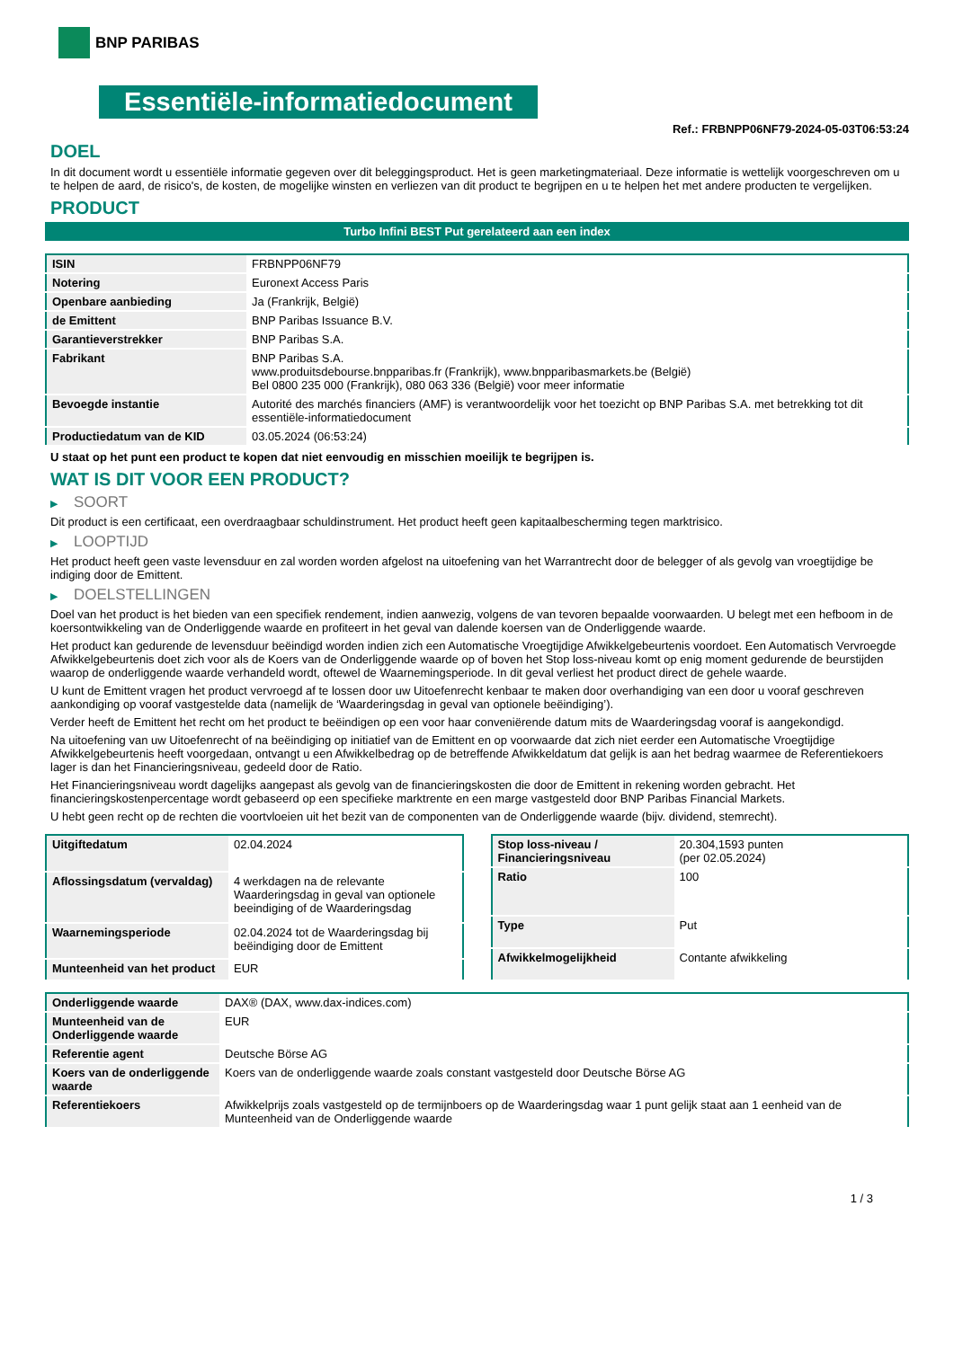BNP PARIBAS
Essentiële-informatiedocument
Ref.: FRBNPP06NF79-2024-05-03T06:53:24
DOEL
In dit document wordt u essentiële informatie gegeven over dit beleggingsproduct. Het is geen marketingmateriaal. Deze informatie is wettelijk voorgeschreven om u te helpen de aard, de risico's, de kosten, de mogelijke winsten en verliezen van dit product te begrijpen en u te helpen het met andere producten te vergelijken.
PRODUCT
Turbo Infini BEST Put gerelateerd aan een index
| ISIN | FRBNPP06NF79 |
| Notering | Euronext Access Paris |
| Openbare aanbieding | Ja (Frankrijk, België) |
| de Emittent | BNP Paribas Issuance B.V. |
| Garantieverstrekker | BNP Paribas S.A. |
| Fabrikant | BNP Paribas S.A. www.produitsdebourse.bnpparibas.fr (Frankrijk), www.bnpparibasmarkets.be (België) Bel 0800 235 000 (Frankrijk), 080 063 336 (België) voor meer informatie |
| Bevoegde instantie | Autorité des marchés financiers (AMF) is verantwoordelijk voor het toezicht op BNP Paribas S.A. met betrekking tot dit essentiële-informatiedocument |
| Productiedatum van de KID | 03.05.2024 (06:53:24) |
U staat op het punt een product te kopen dat niet eenvoudig en misschien moeilijk te begrijpen is.
WAT IS DIT VOOR EEN PRODUCT?
▶ SOORT
Dit product is een certificaat, een overdraagbaar schuldinstrument. Het product heeft geen kapitaalbescherming tegen marktrisico.
▶ LOOPTIJD
Het product heeft geen vaste levensduur en zal worden worden afgelost na uitoefening van het Warrantrecht door de belegger of als gevolg van vroegtijdige be indiging door de Emittent.
▶ DOELSTELLINGEN
Doel van het product is het bieden van een specifiek rendement, indien aanwezig, volgens de van tevoren bepaalde voorwaarden. U belegt met een hefboom in de koersontwikkeling van de Onderliggende waarde en profiteert in het geval van dalende koersen van de Onderliggende waarde.
Het product kan gedurende de levensduur beëindigd worden indien zich een Automatische Vroegtijdige Afwikkelgebeurtenis voordoet. Een Automatisch Vervroegde Afwikkelgebeurtenis doet zich voor als de Koers van de Onderliggende waarde op of boven het Stop loss-niveau komt op enig moment gedurende de beurstijden waarop de onderliggende waarde verhandeld wordt, oftewel de Waarnemingsperiode. In dit geval verliest het product direct de gehele waarde.
U kunt de Emittent vragen het product vervroegd af te lossen door uw Uitoefenrecht kenbaar te maken door overhandiging van een door u vooraf geschreven aankondiging op vooraf vastgestelde data (namelijk de ‘Waarderingsdag in geval van optionele beëindiging’).
Verder heeft de Emittent het recht om het product te beëindigen op een voor haar conveniërende datum mits de Waarderingsdag vooraf is aangekondigd.
Na uitoefening van uw Uitoefenrecht of na beëindiging op initiatief van de Emittent en op voorwaarde dat zich niet eerder een Automatische Vroegtijdige Afwikkelgebeurtenis heeft voorgedaan, ontvangt u een Afwikkelbedrag op de betreffende Afwikkeldatum dat gelijk is aan het bedrag waarmee de Referentiekoers lager is dan het Financieringsniveau, gedeeld door de Ratio.
Het Financieringsniveau wordt dagelijks aangepast als gevolg van de financieringskosten die door de Emittent in rekening worden gebracht. Het financieringskostenpercentage wordt gebaseerd op een specifieke marktrente en een marge vastgesteld door BNP Paribas Financial Markets.
U hebt geen recht op de rechten die voortvloeien uit het bezit van de componenten van de Onderliggende waarde (bijv. dividend, stemrecht).
| Uitgiftedatum | 02.04.2024 |
| Aflossingsdatum (vervaldag) | 4 werkdagen na de relevante Waarderingsdag in geval van optionele beeindiging of de Waarderingsdag |
| Waarnemingsperiode | 02.04.2024 tot de Waarderingsdag bij beëindiging door de Emittent |
| Munteenheid van het product | EUR |
| Stop loss-niveau / Financieringsniveau | 20.304,1593 punten (per 02.05.2024) |
| Ratio | 100 |
| Type | Put |
| Afwikkelmogelijkheid | Contante afwikkeling |
| Onderliggende waarde | DAX® (DAX, www.dax-indices.com) |
| Munteenheid van de Onderliggende waarde | EUR |
| Referentie agent | Deutsche Börse AG |
| Koers van de onderliggende waarde | Koers van de onderliggende waarde zoals constant vastgesteld door Deutsche Börse AG |
| Referentiekoers | Afwikkelprijs zoals vastgesteld op de termijnboers op de Waarderingsdag waar 1 punt gelijk staat aan 1 eenheid van de Munteenheid van de Onderliggende waarde |
1 / 3